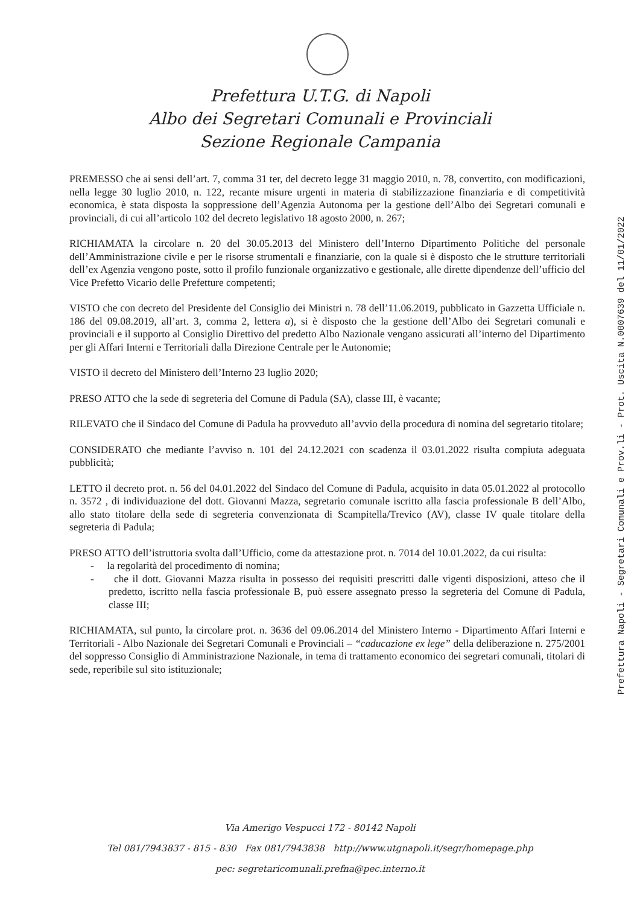Prefettura U.T.G. di Napoli
Albo dei Segretari Comunali e Provinciali
Sezione Regionale Campania
Prefettura Napoli - Segretari Comunali e Prov.li - Prot. Uscita N.0007639 del 11/01/2022
PREMESSO che ai sensi dell’art. 7, comma 31 ter, del decreto legge 31 maggio 2010, n. 78, convertito, con modificazioni, nella legge 30 luglio 2010, n. 122, recante misure urgenti in materia di stabilizzazione finanziaria e di competitività economica, è stata disposta la soppressione dell’Agenzia Autonoma per la gestione dell’Albo dei Segretari comunali e provinciali, di cui all’articolo 102 del decreto legislativo 18 agosto 2000, n. 267;
RICHIAMATA la circolare n. 20 del 30.05.2013 del Ministero dell’Interno Dipartimento Politiche del personale dell’Amministrazione civile e per le risorse strumentali e finanziarie, con la quale si è disposto che le strutture territoriali dell’ex Agenzia vengono poste, sotto il profilo funzionale organizzativo e gestionale, alle dirette dipendenze dell’ufficio del Vice Prefetto Vicario delle Prefetture competenti;
VISTO che con decreto del Presidente del Consiglio dei Ministri n. 78 dell’11.06.2019, pubblicato in Gazzetta Ufficiale n. 186 del 09.08.2019, all’art. 3, comma 2, lettera a), si è disposto che la gestione dell’Albo dei Segretari comunali e provinciali e il supporto al Consiglio Direttivo del predetto Albo Nazionale vengano assicurati all’interno del Dipartimento per gli Affari Interni e Territoriali dalla Direzione Centrale per le Autonomie;
VISTO il decreto del Ministero dell’Interno 23 luglio 2020;
PRESO ATTO che la sede di segreteria del Comune di Padula (SA), classe III, è vacante;
RILEVATO che il Sindaco del Comune di Padula ha provveduto all’avvio della procedura di nomina del segretario titolare;
CONSIDERATO che mediante l’avviso n. 101 del 24.12.2021 con scadenza il 03.01.2022 risulta compiuta adeguata pubblicità;
LETTO il decreto prot. n. 56 del 04.01.2022 del Sindaco del Comune di Padula, acquisito in data 05.01.2022 al protocollo n. 3572 , di individuazione del dott. Giovanni Mazza, segretario comunale iscritto alla fascia professionale B dell’Albo, allo stato titolare della sede di segreteria convenzionata di Scampitella/Trevico (AV), classe IV quale titolare della segreteria di Padula;
PRESO ATTO dell’istruttoria svolta dall’Ufficio, come da attestazione prot. n. 7014 del 10.01.2022, da cui risulta:
- la regolarità del procedimento di nomina;
- che il dott. Giovanni Mazza risulta in possesso dei requisiti prescritti dalle vigenti disposizioni, atteso che il predetto, iscritto nella fascia professionale B, può essere assegnato presso la segreteria del Comune di Padula, classe III;
RICHIAMATA, sul punto, la circolare prot. n. 3636 del 09.06.2014 del Ministero Interno - Dipartimento Affari Interni e Territoriali - Albo Nazionale dei Segretari Comunali e Provinciali – “caducazione ex lege” della deliberazione n. 275/2001 del soppresso Consiglio di Amministrazione Nazionale, in tema di trattamento economico dei segretari comunali, titolari di sede, reperibile sul sito istituzionale;
Via Amerigo Vespucci 172 - 80142 Napoli
Tel 081/7943837 - 815 - 830 Fax 081/7943838 http://www.utgnapoli.it/segr/homepage.php
pec: segretaricomunali.prefna@pec.interno.it